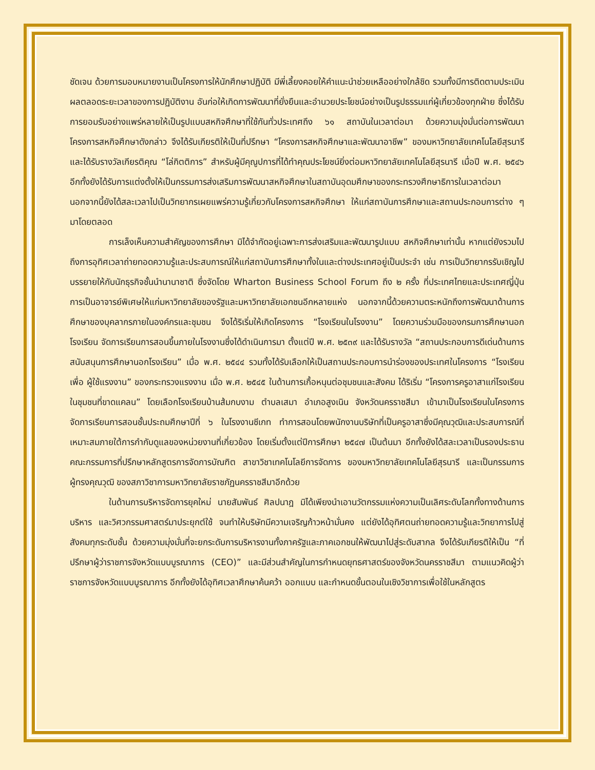ชัดเจน ด้วยการมอบหมายงานเป็นโครงการให้นักศึกษาปฏิบัติ มีพี่เลี้ยงคอยให้คำแนะนำช่วยเหลืออย่างใกล้ชิด รวมทั้งมีการติดตามประเมินผลตลอดระยะเวลาของการปฏิบัติงาน อันก่อให้เกิดการพัฒนาที่ยั่งยืนและอำนวยประโยชน์อย่างเป็นรูปธรรมแก่ผู้เกี่ยวข้องทุกฝ่าย ซึ่งได้รับการยอมรับอย่างแพร่หลายให้เป็นรูปแบบสหกิจศึกษาที่ใช้กันทั่วประเทศถึง ๖๑ สถาบันในเวลาต่อมา ด้วยความมุ่งมั่นต่อการพัฒนา โครงการสหกิจศึกษาดังกล่าว จึงได้รับเกียรติให้เป็นที่ปรึกษา “โครงการสหกิจศึกษาและพัฒนาอาชีพ” ของมหาวิทยาลัยเทคโนโลยีสุรนารี และได้รับรางวัลเกียรติคุณ “โล่กิตติการ” สำหรับผู้มีคุณูปการที่ได้ทำคุณประโยชน์ยิ่งต่อมหาวิทยาลัยเทคโนโลยีสุรนารี เมื่อปี พ.ศ. ๒๕๔๖ อีกทั้งยังได้รับการแต่งตั้งให้เป็นกรรมการส่งเสริมการพัฒนาสหกิจศึกษาในสถาบันอุดมศึกษาของกระทรวงศึกษาธิการในเวลาต่อมา นอกจากนี้ยังได้สละเวลาไปเป็นวิทยากรเผยแพร่ความรู้เกี่ยวกับโครงการสหกิจศึกษา ให้แก่สถาบันการศึกษาและสถานประกอบการต่าง ๆ มาโดยตลอด
การเล็งเห็นความสำคัญของการศึกษา มิได้จำกัดอยู่เฉพาะการส่งเสริมและพัฒนารูปแบบ สหกิจศึกษาเท่านั้น หากแต่ยังรวมไปถึงการอุทิศเวลาถ่ายทอดความรู้และประสบการณ์ให้แก่สถาบันการศึกษาทั้งในและต่างประเทศอยู่เป็นประจำ เช่น การเป็นวิทยากรรับเชิญไปบรรยายให้กับนักธุรกิจชั้นนำนานาชาติ ซึ่งจัดโดย Wharton Business School Forum ถึง ๒ ครั้ง ที่ประเทศไทยและประเทศญี่ปุ่น การเป็นอาจารย์พิเศษให้แก่มหาวิทยาลัยของรัฐและมหาวิทยาลัยเอกชนอีกหลายแห่ง นอกจากนี้ด้วยความตระหนักถึงการพัฒนาด้านการศึกษาของบุคลากรภายในองค์กรและชุมชน จึงได้ริเริ่มให้เกิดโครงการ “โรงเรียนในโรงงาน” โดยความร่วมมือของกรมการศึกษานอกโรงเรียน จัดการเรียนการสอนขึ้นภายในโรงงานซึ่งได้ดำเนินการมา ตั้งแต่ปี พ.ศ. ๒๕๓๙ และได้รับรางวัล “สถานประกอบการดีเด่นด้านการสนับสนุนการศึกษานอกโรงเรียน” เมื่อ พ.ศ. ๒๕๔๔ รวมทั้งได้รับเลือกให้เป็นสถานประกอบการนำร่องของประเทศในโครงการ “โรงเรียนเพื่อ ผู้ใช้แรงงาน” ของกระทรวงแรงงาน เมื่อ พ.ศ. ๒๕๔๕ ในด้านการเกื้อหนุนต่อชุมชนและสังคม ได้ริเริ่ม “โครงการครูอาสาแก่โรงเรียนในชุมชนที่ขาดแคลน” โดยเลือกโรงเรียนบ้านส้มกบงาม ตำบลเสมา อำเภอสูงเนิน จังหวัดนครราชสีมา เข้ามาเป็นโรงเรียนในโครงการ จัดการเรียนการสอนชั้นประถมศึกษาปีที่ ๖ ในโรงงานซีเกท ทำการสอนโดยพนักงานบริษัทที่เป็นครูอาสาซึ่งมีคุณวุฒิและประสบการณ์ที่เหมาะสมภายใต้การกำกับดูแลของหน่วยงานที่เกี่ยวข้อง โดยเริ่มตั้งแต่ปีการศึกษา ๒๕๔๗ เป็นต้นมา อีกทั้งยังได้สละเวลาเป็นรองประธานคณะกรรมการที่ปรึกษาหลักสูตรการจัดการบัณฑิต สาขาวิชาเทคโนโลยีการจัดการ ของมหาวิทยาลัยเทคโนโลยีสุรนารี และเป็นกรรมการผู้ทรงคุณวุฒิ ของสภาวิชาการมหาวิทยาลัยราชภัฏนครราชสีมาอีกด้วย
ในด้านการบริหารจัดการยุคใหม่ นายสัมพันธ์ ศิลปนาฎ มิได้เพียงนำเอานวัตกรรมแห่งความเป็นเลิศระดับโลกทั้งทางด้านการบริหาร และวิศวกรรมศาสตร์มาประยุกต์ใช้ จนทำให้บริษัทมีความเจริญก้าวหน้ามั่นคง แต่ยังได้อุทิศตนถ่ายทอดความรู้และวิทยาการไปสู่สังคมทุกระดับชั้น ด้วยความมุ่งมั่นที่จะยกระดับการบริหารงานทั้งภาครัฐและภาคเอกชนให้พัฒนาไปสู่ระดับสากล จึงได้รับเกียรติให้เป็น “ที่ปรึกษาผู้ว่าราชการจังหวัดแบบบูรณาการ (CEO)” และมีส่วนสำคัญในการกำหนดยุทธศาสตร์ของจังหวัดนครราชสีมา ตามแนวคิดผู้ว่าราชการจังหวัดแบบบูรณาการ อีกทั้งยังได้อุทิศเวลาศึกษาค้นคว้า ออกแบบ และกำหนดขั้นตอนในเชิงวิชาการเพื่อใช้ในหลักสูตร